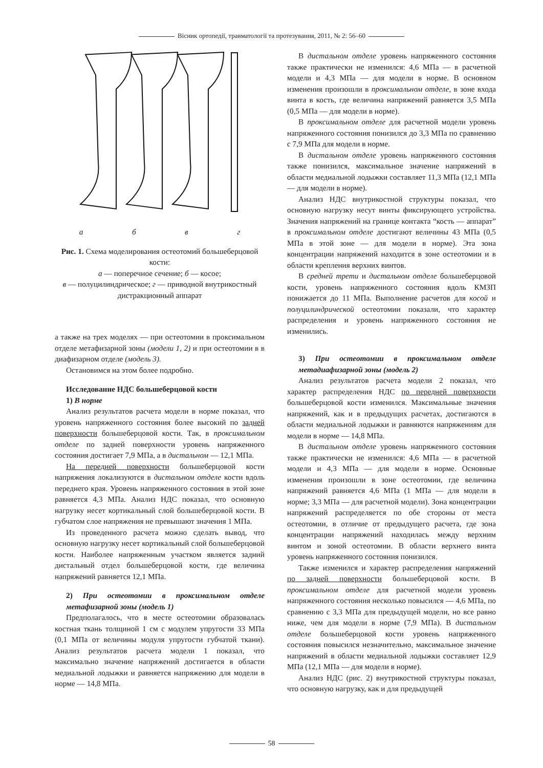Вісник ортопедії, травматології та протезування, 2011, № 2: 56–60
абвг
Рис. 1. Схема моделирования остеотомий большеберцовой кости:
а — поперечное сечение; б — косое;
в — полуцилиндрическое; г — приводной внутрикостный дистракционный аппарат
а также на трех моделях — при остеотомии в проксимальном отделе метафизарной зоны (модели 1, 2) и при остеотомии в в диафизарном отделе (модель 3).
Остановимся на этом более подробно.
Исследование НДС большеберцовой кости
1) В норме
Анализ результатов расчета модели в норме показал, что уровень напряженного состояния более высокий по задней поверхности большеберцовой кости. Так, в проксимальном отделе по задней поверхности уровень напряженного состояния достигает 7,9 МПа, а в дистальном — 12,1 МПа.
На передней поверхности большеберцовой кости напряжения локализуются в дистальном отделе кости вдоль переднего края. Уровень напряженного состояния в этой зоне равняется 4,3 МПа. Анализ НДС показал, что основную нагрузку несет кортикальный слой большеберцовой кости. В губчатом слое напряжения не превышают значения 1 МПа.
Из проведенного расчета можно сделать вывод, что основную нагрузку несет кортикальный слой большеберцовой кости. Наиболее напряженным участком является задний дистальный отдел большеберцовой кости, где величина напряжений равняется 12,1 МПа.
2) При остеотомии в проксимальном отделе метафизарной зоны (модель 1)
Предполагалось, что в месте остеотомии образовалась костная ткань толщиной 1 см с модулем упругости 33 МПа (0,1 МПа от величины модуля упругости губчатой ткани). Анализ результатов расчета модели 1 показал, что максимально значение напряжений достигается в области медиальной лодыжки и равняется напряжению для модели в норме — 14,8 МПа.
В дистальном отделе уровень напряженного состояния также практически не изменился: 4,6 МПа — в расчетной модели и 4,3 МПа — для модели в норме. В основном изменения произошли в проксимальном отделе, в зоне входа винта в кость, где величина напряжений равняется 3,5 МПа (0,5 МПа — для модели в норме).
В проксимальном отделе для расчетной модели уровень напряженного состояния понизился до 3,3 МПа по сравнению с 7,9 МПа для модели в норме.
В дистальном отделе уровень напряженного состояния также понизился, максимальное значение напряжений в области медиальной лодыжки составляет 11,3 МПа (12,1 МПа — для модели в норме).
Анализ НДС внутрикостной структуры показал, что основную нагрузку несут винты фиксирующего устройства. Значения напряжений на границе контакта “кость — аппарат” в проксимальном отделе достигают величины 43 МПа (0,5 МПа в этой зоне — для модели в норме). Эта зона концентрации напряжений находится в зоне остеотомии и в области крепления верхних винтов.
В средней трети и дистальном отделе большеберцовой кости, уровень напряженного состояния вдоль КМЗП понижается до 11 МПа. Выполнение расчетов для косой и полуцилиндрической остеотомии показали, что характер распределения и уровень напряженного состояния не изменились.
3) При остеотомии в проксимальном отделе метадиафизарной зоны (модель 2)
Анализ результатов расчета модели 2 показал, что характер распределения НДС по передней поверхности большеберцовой кости изменился. Максимальные значения напряжений, как и в предыдущих расчетах, достигаются в области медиальной лодыжки и равняются напряжениям для модели в норме — 14,8 МПа.
В дистальном отделе уровень напряженного состояния также практически не изменился: 4,6 МПа — в расчетной модели и 4,3 МПа — для модели в норме. Основные изменения произошли в зоне остеотомии, где величина напряжений равняется 4,6 МПа (1 МПа — для модели в норме; 3,3 МПа — для расчетной модели). Зона концентрации напряжений распределяется по обе стороны от места остеотомии, в отличие от предыдущего расчета, где зона концентрации напряжений находилась между верхним винтом и зоной остеотомии. В области верхнего винта уровень напряженного состояния понизился.
Также изменился и характер распределения напряжений по задней поверхности большеберцовой кости. В проксимальном отделе для расчетной модели уровень напряженного состояния несколько повысился — 4,6 МПа, по сравнению с 3,3 МПа для предыдущей модели, но все равно ниже, чем для модели в норме (7,9 МПа). В дистальном отделе большеберцовой кости уровень напряженного состояния повысился незначительно, максимальное значение напряжений в области медиальной лодыжки составляет 12,9 МПа (12,1 МПа — для модели в норме).
Анализ НДС (рис. 2) внутрикостной структуры показал, что основную нагрузку, как и для предыдущей
58